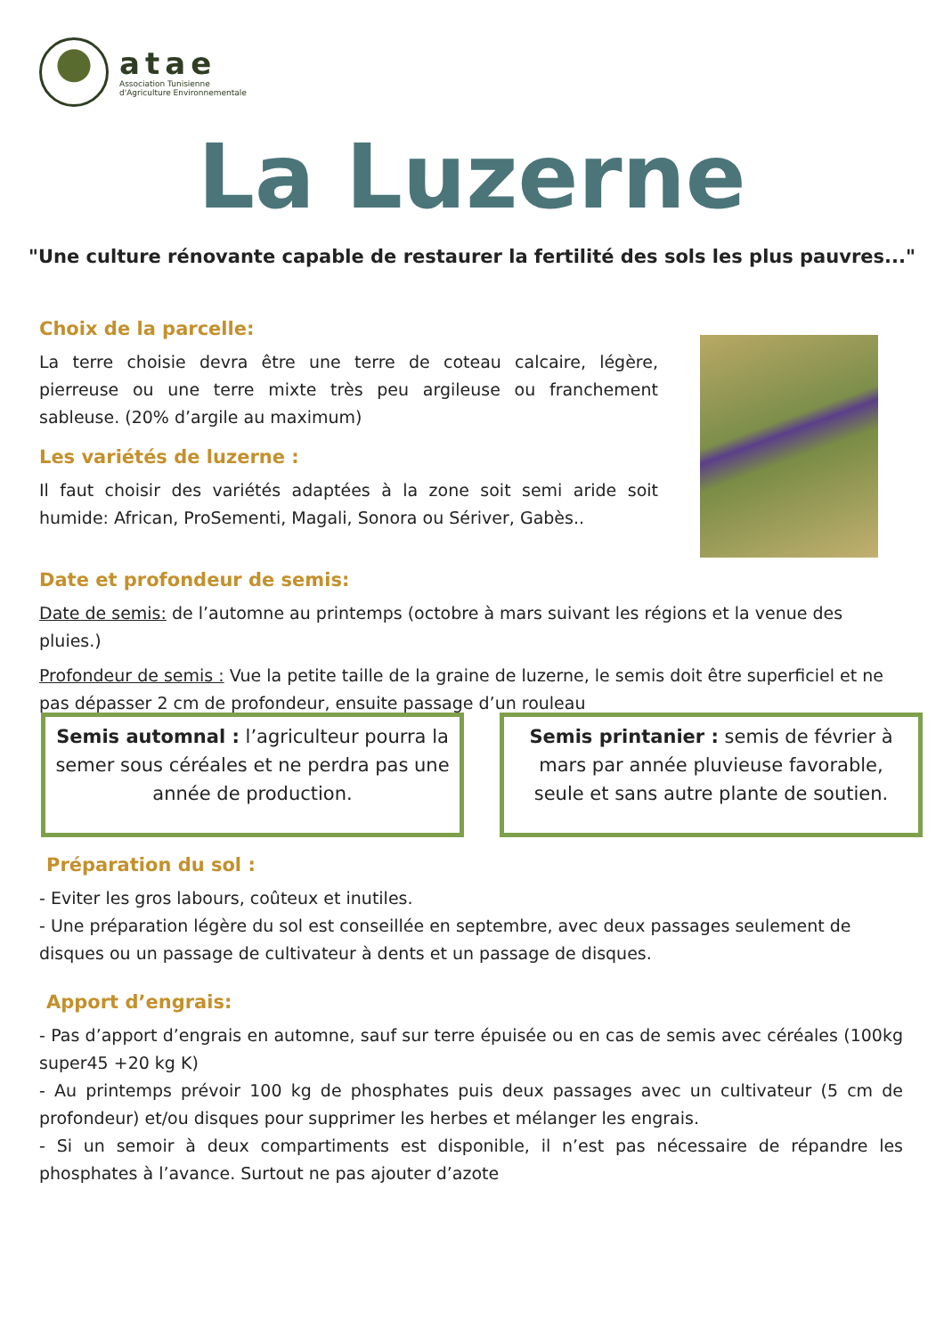atae
Association Tunisienne
d'Agriculture Environnementale
La Luzerne
"Une culture rénovante capable de restaurer la fertilité des sols les plus pauvres..."
Choix de la parcelle:
La terre choisie devra être une terre de coteau calcaire, légère, pierreuse ou une terre mixte très peu argileuse ou franchement sableuse. (20% d’argile au maximum)
Les variétés de luzerne :
Il faut choisir des variétés adaptées à la zone soit semi aride soit humide: African, ProSementi, Magali, Sonora ou Sériver, Gabès..
Date et profondeur de semis:
Date de semis: de l’automne au printemps (octobre à mars suivant les régions et la venue des pluies.)
Profondeur de semis : Vue la petite taille de la graine de luzerne, le semis doit être superficiel et ne pas dépasser 2 cm de profondeur, ensuite passage d’un rouleau
Semis automnal : l’agriculteur pourra la semer sous céréales et ne perdra pas une année de production.
Semis printanier : semis de février à mars par année pluvieuse favorable, seule et sans autre plante de soutien.
Préparation du sol :
- Eviter les gros labours, coûteux et inutiles.
- Une préparation légère du sol est conseillée en septembre, avec deux passages seulement de disques ou un passage de cultivateur à dents et un passage de disques.
Apport d’engrais:
- Pas d’apport d’engrais en automne, sauf sur terre épuisée ou en cas de semis avec céréales (100kg super45 +20 kg K)
- Au printemps prévoir 100 kg de phosphates puis deux passages avec un cultivateur (5 cm de profondeur) et/ou disques pour supprimer les herbes et mélanger les engrais.
- Si un semoir à deux compartiments est disponible, il n’est pas nécessaire de répandre les phosphates à l’avance. Surtout ne pas ajouter d’azote